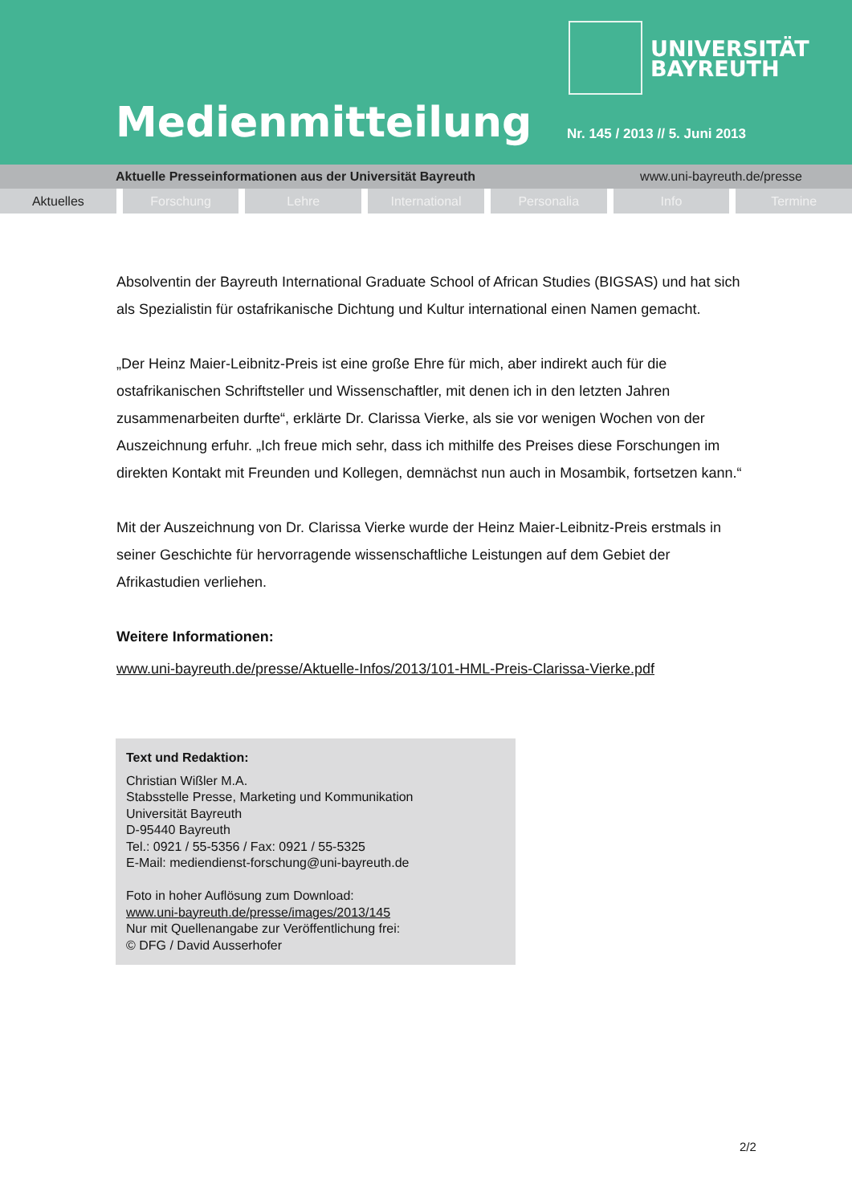UNIVERSITÄT
BAYREUTH
Medienmitteilung Nr. 145 / 2013 // 5. Juni 2013
Aktuelle Presseinformationen aus der Universität Bayreuth www.uni-bayreuth.de/presse
Aktuelles Forschung Lehre International Personalia Info Termine
Absolventin der Bayreuth International Graduate School of African Studies (BIGSAS) und hat sich als Spezialistin für ostafrikanische Dichtung und Kultur international einen Namen gemacht.
„Der Heinz Maier-Leibnitz-Preis ist eine große Ehre für mich, aber indirekt auch für die ostafrikanischen Schriftsteller und Wissenschaftler, mit denen ich in den letzten Jahren zusammenarbeiten durfte“, erklärte Dr. Clarissa Vierke, als sie vor wenigen Wochen von der Auszeichnung erfuhr. „Ich freue mich sehr, dass ich mithilfe des Preises diese Forschungen im direkten Kontakt mit Freunden und Kollegen, demnächst nun auch in Mosambik, fortsetzen kann.“
Mit der Auszeichnung von Dr. Clarissa Vierke wurde der Heinz Maier-Leibnitz-Preis erstmals in seiner Geschichte für hervorragende wissenschaftliche Leistungen auf dem Gebiet der Afrikastudien verliehen.
Weitere Informationen:
www.uni-bayreuth.de/presse/Aktuelle-Infos/2013/101-HML-Preis-Clarissa-Vierke.pdf
Text und Redaktion:
Christian Wißler M.A.
Stabsstelle Presse, Marketing und Kommunikation
Universität Bayreuth
D-95440 Bayreuth
Tel.: 0921 / 55-5356 / Fax: 0921 / 55-5325
E-Mail: mediendienst-forschung@uni-bayreuth.de
Foto in hoher Auflösung zum Download:
www.uni-bayreuth.de/presse/images/2013/145
Nur mit Quellenangabe zur Veröffentlichung frei:
© DFG / David Ausserhofer
2/2